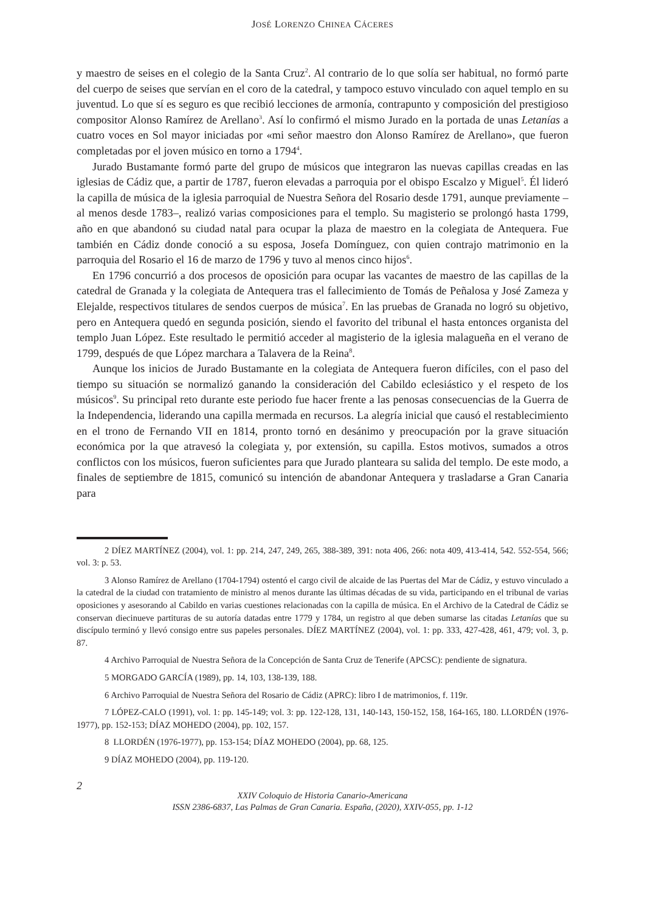JOSÉ LORENZO CHINEA CÁCERES
y maestro de seises en el colegio de la Santa Cruz<sup>2</sup>. Al contrario de lo que solía ser habitual, no formó parte del cuerpo de seises que servían en el coro de la catedral, y tampoco estuvo vinculado con aquel templo en su juventud. Lo que sí es seguro es que recibió lecciones de armonía, contrapunto y composición del prestigioso compositor Alonso Ramírez de Arellano<sup>3</sup>. Así lo confirmó el mismo Jurado en la portada de unas Letanías a cuatro voces en Sol mayor iniciadas por «mi señor maestro don Alonso Ramírez de Arellano», que fueron completadas por el joven músico en torno a 1794<sup>4</sup>.
Jurado Bustamante formó parte del grupo de músicos que integraron las nuevas capillas creadas en las iglesias de Cádiz que, a partir de 1787, fueron elevadas a parroquia por el obispo Escalzo y Miguel<sup>5</sup>. Él lideró la capilla de música de la iglesia parroquial de Nuestra Señora del Rosario desde 1791, aunque previamente –al menos desde 1783–, realizó varias composiciones para el templo. Su magisterio se prolongó hasta 1799, año en que abandonó su ciudad natal para ocupar la plaza de maestro en la colegiata de Antequera. Fue también en Cádiz donde conoció a su esposa, Josefa Domínguez, con quien contrajo matrimonio en la parroquia del Rosario el 16 de marzo de 1796 y tuvo al menos cinco hijos<sup>6</sup>.
En 1796 concurrió a dos procesos de oposición para ocupar las vacantes de maestro de las capillas de la catedral de Granada y la colegiata de Antequera tras el fallecimiento de Tomás de Peñalosa y José Zameza y Elejalde, respectivos titulares de sendos cuerpos de música<sup>7</sup>. En las pruebas de Granada no logró su objetivo, pero en Antequera quedó en segunda posición, siendo el favorito del tribunal el hasta entonces organista del templo Juan López. Este resultado le permitió acceder al magisterio de la iglesia malagueña en el verano de 1799, después de que López marchara a Talavera de la Reina<sup>8</sup>.
Aunque los inicios de Jurado Bustamante en la colegiata de Antequera fueron difíciles, con el paso del tiempo su situación se normalizó ganando la consideración del Cabildo eclesiástico y el respeto de los músicos<sup>9</sup>. Su principal reto durante este periodo fue hacer frente a las penosas consecuencias de la Guerra de la Independencia, liderando una capilla mermada en recursos. La alegría inicial que causó el restablecimiento en el trono de Fernando VII en 1814, pronto tornó en desánimo y preocupación por la grave situación económica por la que atravesó la colegiata y, por extensión, su capilla. Estos motivos, sumados a otros conflictos con los músicos, fueron suficientes para que Jurado planteara su salida del templo. De este modo, a finales de septiembre de 1815, comunicó su intención de abandonar Antequera y trasladarse a Gran Canaria para
2 DÍEZ MARTÍNEZ (2004), vol. 1: pp. 214, 247, 249, 265, 388-389, 391: nota 406, 266: nota 409, 413-414, 542. 552-554, 566; vol. 3: p. 53.
3 Alonso Ramírez de Arellano (1704-1794) ostentó el cargo civil de alcaide de las Puertas del Mar de Cádiz, y estuvo vinculado a la catedral de la ciudad con tratamiento de ministro al menos durante las últimas décadas de su vida, participando en el tribunal de varias oposiciones y asesorando al Cabildo en varias cuestiones relacionadas con la capilla de música. En el Archivo de la Catedral de Cádiz se conservan diecinueve partituras de su autoría datadas entre 1779 y 1784, un registro al que deben sumarse las citadas Letanías que su discípulo terminó y llevó consigo entre sus papeles personales. DÍEZ MARTÍNEZ (2004), vol. 1: pp. 333, 427-428, 461, 479; vol. 3, p. 87.
4 Archivo Parroquial de Nuestra Señora de la Concepción de Santa Cruz de Tenerife (APCSC): pendiente de signatura.
5 MORGADO GARCÍA (1989), pp. 14, 103, 138-139, 188.
6 Archivo Parroquial de Nuestra Señora del Rosario de Cádiz (APRC): libro I de matrimonios, f. 119r.
7 LÓPEZ-CALO (1991), vol. 1: pp. 145-149; vol. 3: pp. 122-128, 131, 140-143, 150-152, 158, 164-165, 180. LLORDÉN (1976-1977), pp. 152-153; DÍAZ MOHEDO (2004), pp. 102, 157.
8 LLORDÉN (1976-1977), pp. 153-154; DÍAZ MOHEDO (2004), pp. 68, 125.
9 DÍAZ MOHEDO (2004), pp. 119-120.
2
XXIV Coloquio de Historia Canario-Americana
ISSN 2386-6837, Las Palmas de Gran Canaria. España, (2020), XXIV-055, pp. 1-12